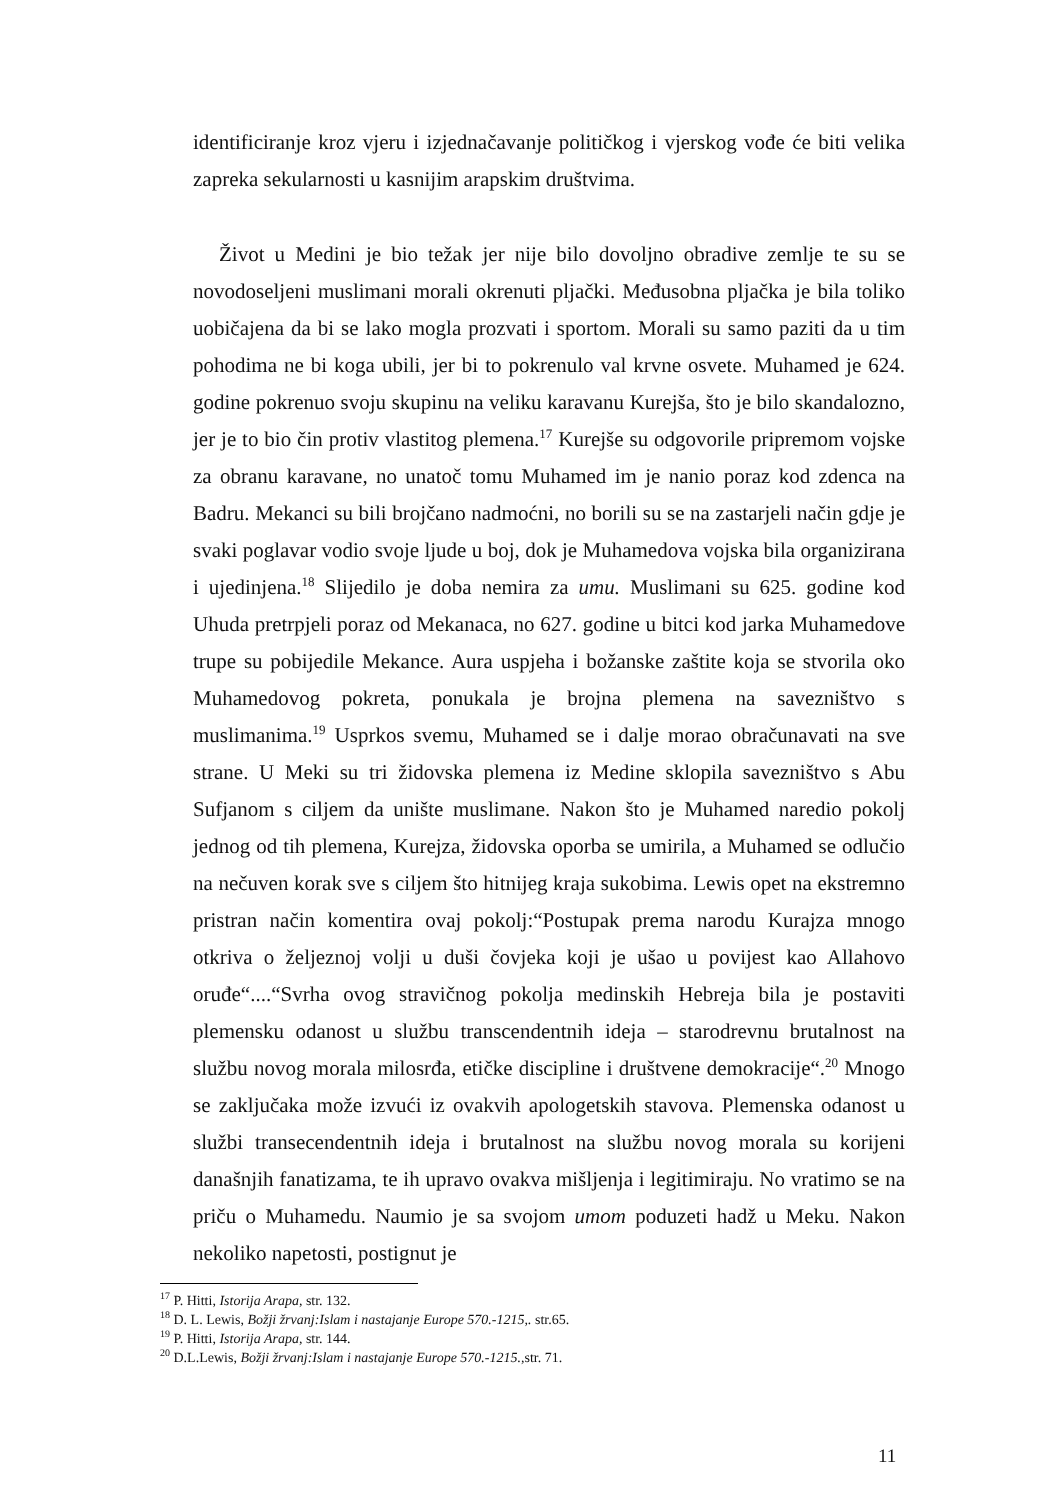identificiranje kroz vjeru i izjednačavanje političkog i vjerskog vođe će biti velika zapreka sekularnosti u kasnijim arapskim društvima.
Život u Medini je bio težak jer nije bilo dovoljno obradive zemlje te su se novodoseljeni muslimani morali okrenuti pljački. Međusobna pljačka je bila toliko uobičajena da bi se lako mogla prozvati i sportom. Morali su samo paziti da u tim pohodima ne bi koga ubili, jer bi to pokrenulo val krvne osvete. Muhamed je 624. godine pokrenuo svoju skupinu na veliku karavanu Kurejša, što je bilo skandalozno, jer je to bio čin protiv vlastitog plemena.<sup>17</sup> Kurejše su odgovorile pripremom vojske za obranu karavane, no unatoč tomu Muhamed im je nanio poraz kod zdenca na Badru. Mekanci su bili brojčano nadmoćni, no borili su se na zastarjeli način gdje je svaki poglavar vodio svoje ljude u boj, dok je Muhamedova vojska bila organizirana i ujedinjena.<sup>18</sup> Slijedilo je doba nemira za umu. Muslimani su 625. godine kod Uhuda pretrpjeli poraz od Mekanaca, no 627. godine u bitci kod jarka Muhamedove trupe su pobijedile Mekance. Aura uspjeha i božanske zaštite koja se stvorila oko Muhamedovog pokreta, ponukala je brojna plemena na savezništvo s muslimanima.<sup>19</sup> Usprkos svemu, Muhamed se i dalje morao obračunavati na sve strane. U Meki su tri židovska plemena iz Medine sklopila savezništvo s Abu Sufjanom s ciljem da unište muslimane. Nakon što je Muhamed naredio pokolj jednog od tih plemena, Kurejza, židovska oporba se umirila, a Muhamed se odlučio na nečuven korak sve s ciljem što hitnijeg kraja sukobima. Lewis opet na ekstremno pristran način komentira ovaj pokolj:“Postupak prema narodu Kurajza mnogo otkriva o željeznoj volji u duši čovjeka koji je ušao u povijest kao Allahovo oruđe“....“Svrha ovog stravičnog pokolja medinskih Hebreja bila je postaviti plemensku odanost u službu transcendentnih ideja – starodrevnu brutalnost na službu novog morala milosrđa, etičke discipline i društvene demokracije“.<sup>20</sup> Mnogo se zaključaka može izvući iz ovakvih apologetskih stavova. Plemenska odanost u službi transecendentnih ideja i brutalnost na službu novog morala su korijeni današnjih fanatizama, te ih upravo ovakva mišljenja i legitimiraju. No vratimo se na priču o Muhamedu. Naumio je sa svojom umom poduzeti hadž u Meku. Nakon nekoliko napetosti, postignut je
<sup>17</sup> P. Hitti, Istorija Arapa, str. 132.
<sup>18</sup> D. L. Lewis, Božji žrvanj:Islam i nastajanje Europe 570.-1215,. str.65.
<sup>19</sup> P. Hitti, Istorija Arapa, str. 144.
<sup>20</sup> D.L.Lewis, Božji žrvanj:Islam i nastajanje Europe 570.-1215., str. 71.
11